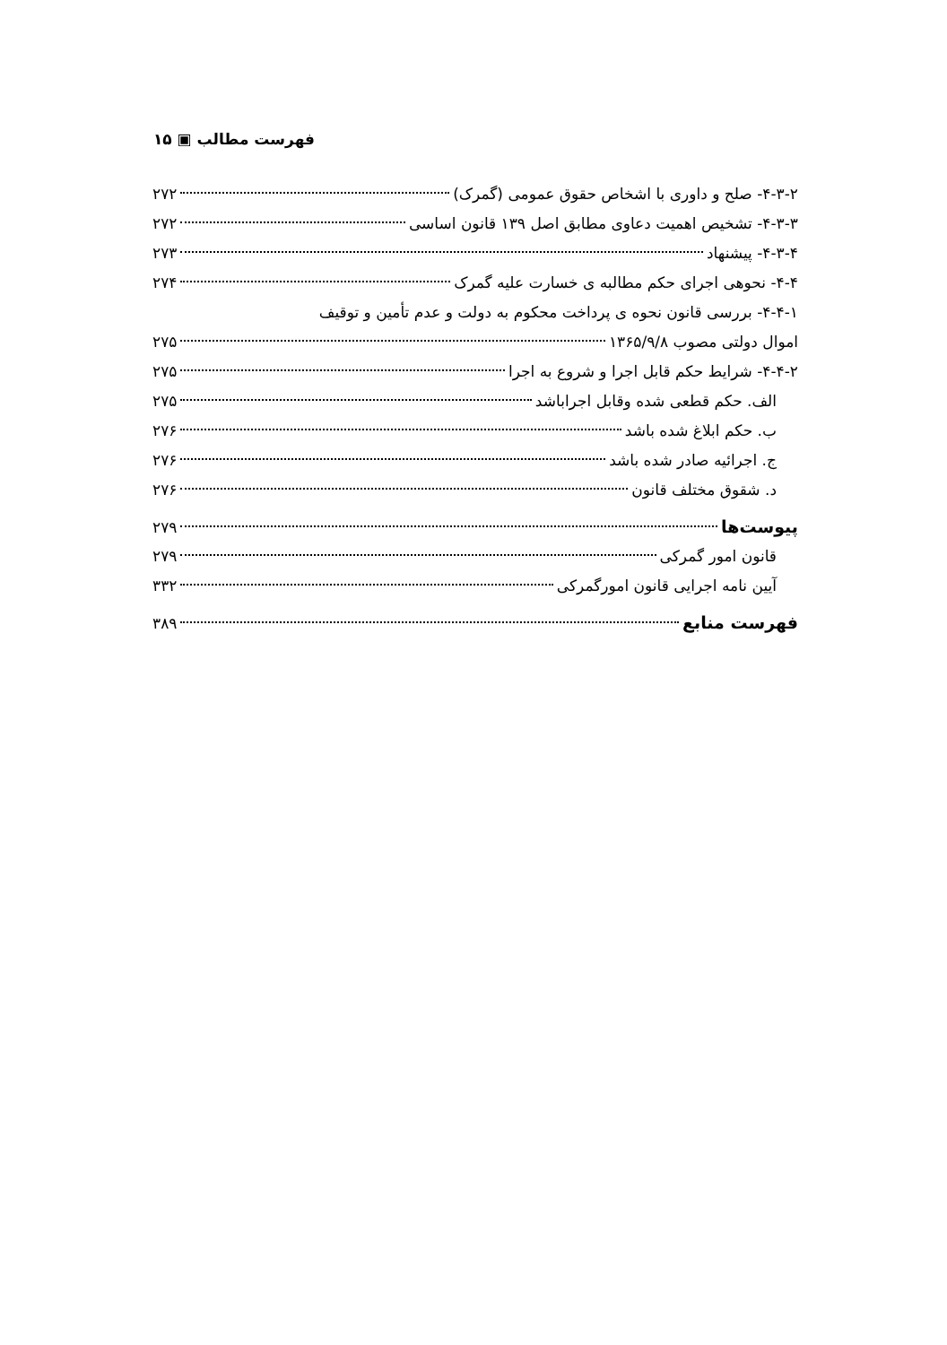فهرست مطالب ▣ ۱۵
۴-۳-۲- صلح و داوری با اشخاص حقوق عمومی (گمرک) ۲۷۲
۴-۳-۳- تشخیص اهمیت دعاوی مطابق اصل ۱۳۹ قانون اساسی ۲۷۲
۴-۳-۴- پیشنهاد ۲۷۳
۴-۴- نحوهی اجرای حکم مطالبه ی خسارت علیه گمرک ۲۷۴
۴-۴-۱- بررسی قانون نحوه ی پرداخت محکوم به دولت و عدم تأمین و توقیف
اموال دولتی مصوب ۱۳۶۵/۹/۸ ۲۷۵
۴-۴-۲- شرایط حکم قابل اجرا و شروع به اجرا ۲۷۵
الف. حکم قطعی شده وقابل اجراباشد ۲۷۵
ب. حکم ابلاغ شده باشد ۲۷۶
ج. اجرائیه صادر شده باشد ۲۷۶
د. شقوق مختلف قانون ۲۷۶
پیوست‌ها ۲۷۹
قانون امور گمرکی ۲۷۹
آیین نامه اجرایی قانون امورگمرکی ۳۳۲
فهرست منابع ۳۸۹